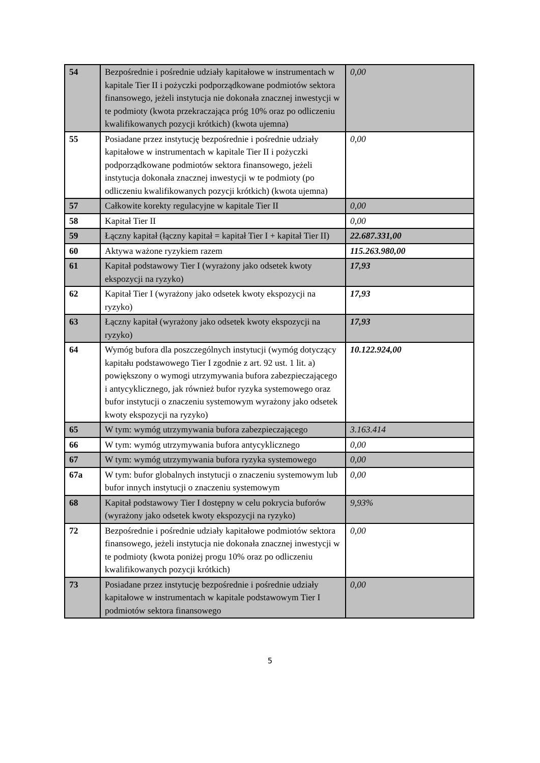| 54 | Bezpośrednie i pośrednie udziały kapitałowe w instrumentach w kapitale Tier II i pożyczki podporządkowane podmiotów sektora finansowego, jeżeli instytucja nie dokonała znacznej inwestycji w te podmioty (kwota przekraczająca próg 10% oraz po odliczeniu kwalifikowanych pozycji krótkich) (kwota ujemna) | 0,00 |
| 55 | Posiadane przez instytucję bezpośrednie i pośrednie udziały kapitałowe w instrumentach w kapitale Tier II i pożyczki podporządkowane podmiotów sektora finansowego, jeżeli instytucja dokonała znacznej inwestycji w te podmioty (po odliczeniu kwalifikowanych pozycji krótkich) (kwota ujemna) | 0,00 |
| 57 | Całkowite korekty regulacyjne w kapitale Tier II | 0,00 |
| 58 | Kapitał Tier II | 0,00 |
| 59 | Łączny kapitał (łączny kapitał = kapitał Tier I + kapitał Tier II) | 22.687.331,00 |
| 60 | Aktywa ważone ryzykiem razem | 115.263.980,00 |
| 61 | Kapitał podstawowy Tier I (wyrażony jako odsetek kwoty ekspozycji na ryzyko) | 17,93 |
| 62 | Kapitał Tier I (wyrażony jako odsetek kwoty ekspozycji na ryzyko) | 17,93 |
| 63 | Łączny kapitał (wyrażony jako odsetek kwoty ekspozycji na ryzyko) | 17,93 |
| 64 | Wymóg bufora dla poszczególnych instytucji (wymóg dotyczący kapitału podstawowego Tier I zgodnie z art. 92 ust. 1 lit. a) powiększony o wymogi utrzymywania bufora zabezpieczającego i antycyklicznego, jak również bufor ryzyka systemowego oraz bufor instytucji o znaczeniu systemowym wyrażony jako odsetek kwoty ekspozycji na ryzyko) | 10.122.924,00 |
| 65 | W tym: wymóg utrzymywania bufora zabezpieczającego | 3.163.414 |
| 66 | W tym: wymóg utrzymywania bufora antycyklicznego | 0,00 |
| 67 | W tym: wymóg utrzymywania bufora ryzyka systemowego | 0,00 |
| 67a | W tym: bufor globalnych instytucji o znaczeniu systemowym lub bufor innych instytucji o znaczeniu systemowym | 0,00 |
| 68 | Kapitał podstawowy Tier I dostępny w celu pokrycia buforów (wyrażony jako odsetek kwoty ekspozycji na ryzyko) | 9,93% |
| 72 | Bezpośrednie i pośrednie udziały kapitałowe podmiotów sektora finansowego, jeżeli instytucja nie dokonała znacznej inwestycji w te podmioty (kwota poniżej progu 10% oraz po odliczeniu kwalifikowanych pozycji krótkich) | 0,00 |
| 73 | Posiadane przez instytucję bezpośrednie i pośrednie udziały kapitałowe w instrumentach w kapitale podstawowym Tier I podmiotów sektora finansowego | 0,00 |
5